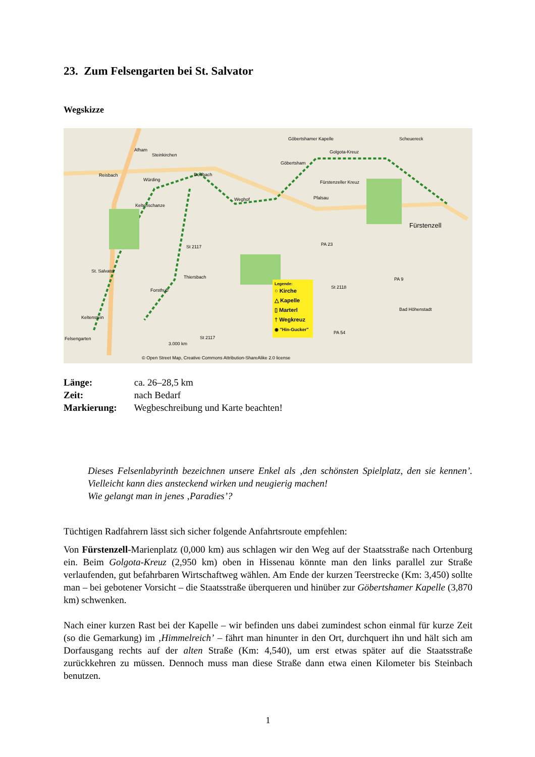23. Zum Felsengarten bei St. Salvator
Wegskizze
Afham
Steinkirchen
Reisbach
Würding
Dorfbach
Göbertshamer Kapelle
Golgota-Kreuz
Göbertsham
Scheuereck
Fürstenzeller Kreuz
Pfalsau Weghof
Keltenschanze
Fürstenzell
St 2117 PA 23
St. Salvator
Thiersbach
Forsthub
St 2118
PA 9
Bad Höhenstadt
Keltenstein
Felsengarten St 2117
PA 54
3.000 km
© Open Street Map, Creative Commons Attribution-ShareAlike 2.0 license
Legende:
○ Kirche
△ Kapelle
▯ Marterl
† Wegkreuz
◉ "Hin-Gucker"
Länge: ca. 26–28,5 km
Zeit: nach Bedarf
Markierung: Wegbeschreibung und Karte beachten!
Dieses Felsenlabyrinth bezeichnen unsere Enkel als ‚den schönsten Spielplatz, den sie kennen’. Vielleicht kann dies ansteckend wirken und neugierig machen!
Wie gelangt man in jenes ‚Paradies’?
Tüchtigen Radfahrern lässt sich sicher folgende Anfahrtsroute empfehlen:
Von Fürstenzell-Marienplatz (0,000 km) aus schlagen wir den Weg auf der Staatsstraße nach Ortenburg ein. Beim Golgota-Kreuz (2,950 km) oben in Hissenau könnte man den links parallel zur Straße verlaufenden, gut befahrbaren Wirtschaftweg wählen. Am Ende der kurzen Teerstrecke (Km: 3,450) sollte man – bei gebotener Vorsicht – die Staatsstraße überqueren und hinüber zur Göbertshamer Kapelle (3,870 km) schwenken.
Nach einer kurzen Rast bei der Kapelle – wir befinden uns dabei zumindest schon einmal für kurze Zeit (so die Gemarkung) im ‚Himmelreich’ – fährt man hinunter in den Ort, durchquert ihn und hält sich am Dorfausgang rechts auf der alten Straße (Km: 4,540), um erst etwas später auf die Staatsstraße zurückkehren zu müssen. Dennoch muss man diese Straße dann etwa einen Kilometer bis Steinbach benutzen.
1